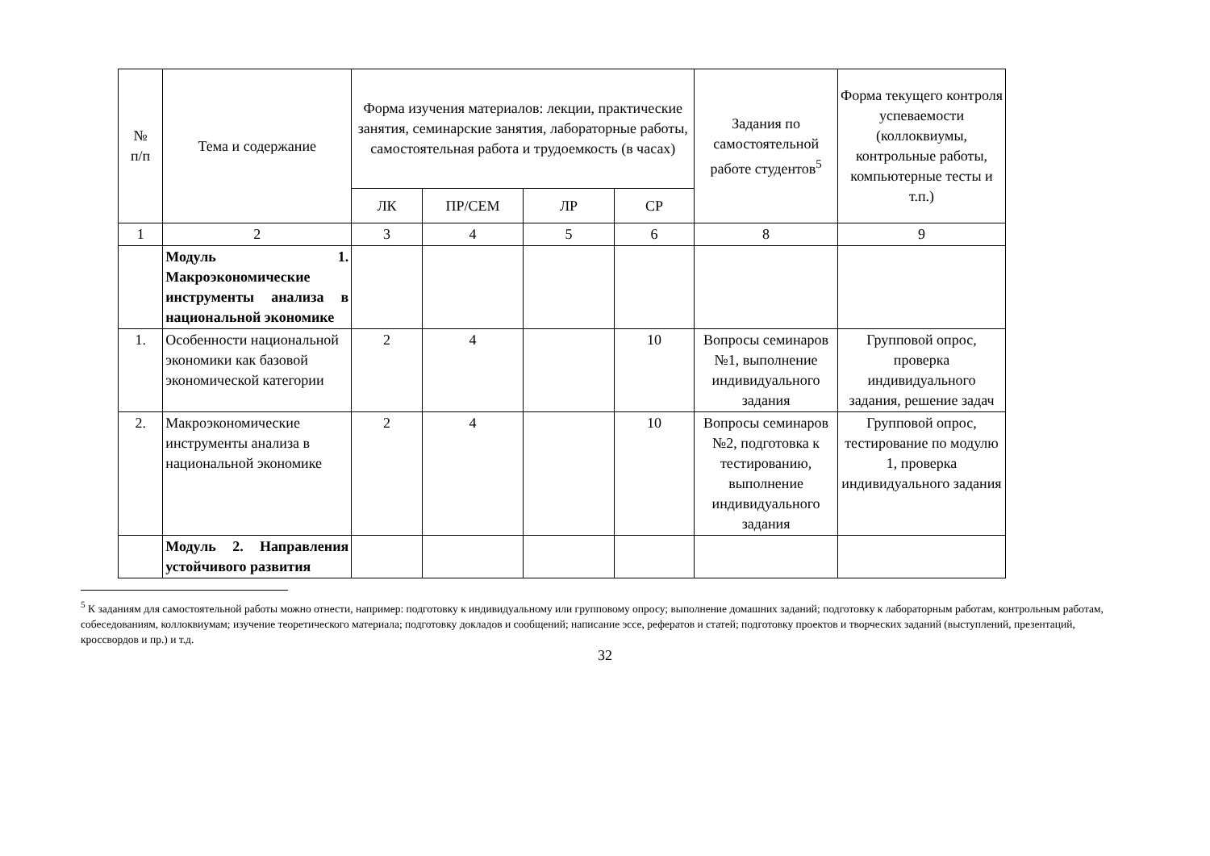| № п/п | Тема и содержание | Форма изучения материалов: лекции, практические занятия, семинарские занятия, лабораторные работы, самостоятельная работа и трудоемкость (в часах) | | | | Задания по самостоятельной работе студентов<sup>5</sup> | Форма текущего контроля успеваемости (коллоквиумы, контрольные работы, компьютерные тесты и т.п.) |
| --- | --- | --- | --- | --- | --- | --- | --- |
| | | ЛК | ПР/СЕМ | ЛР | СР | | |
| 1 | 2 | 3 | 4 | 5 | 6 | 8 | 9 |
| | Модуль 1. Макроэкономические инструменты анализа в национальной экономике | | | | | | |
| 1. | Особенности национальной экономики как базовой экономической категории | 2 | 4 | | 10 | Вопросы семинаров №1, выполнение индивидуального задания | Групповой опрос, проверка индивидуального задания, решение задач |
| 2. | Макроэкономические инструменты анализа в национальной экономике | 2 | 4 | | 10 | Вопросы семинаров №2, подготовка к тестированию, выполнение индивидуального задания | Групповой опрос, тестирование по модулю 1, проверка индивидуального задания |
| | Модуль 2. Направления устойчивого развития | | | | | | |
<sup>5</sup> К заданиям для самостоятельной работы можно отнести, например: подготовку к индивидуальному или групповому опросу; выполнение домашних заданий; подготовку к лабораторным работам, контрольным работам, собеседованиям, коллоквиумам; изучение теоретического материала; подготовку докладов и сообщений; написание эссе, рефератов и статей; подготовку проектов и творческих заданий (выступлений, презентаций, кроссвордов и пр.) и т.д.
32